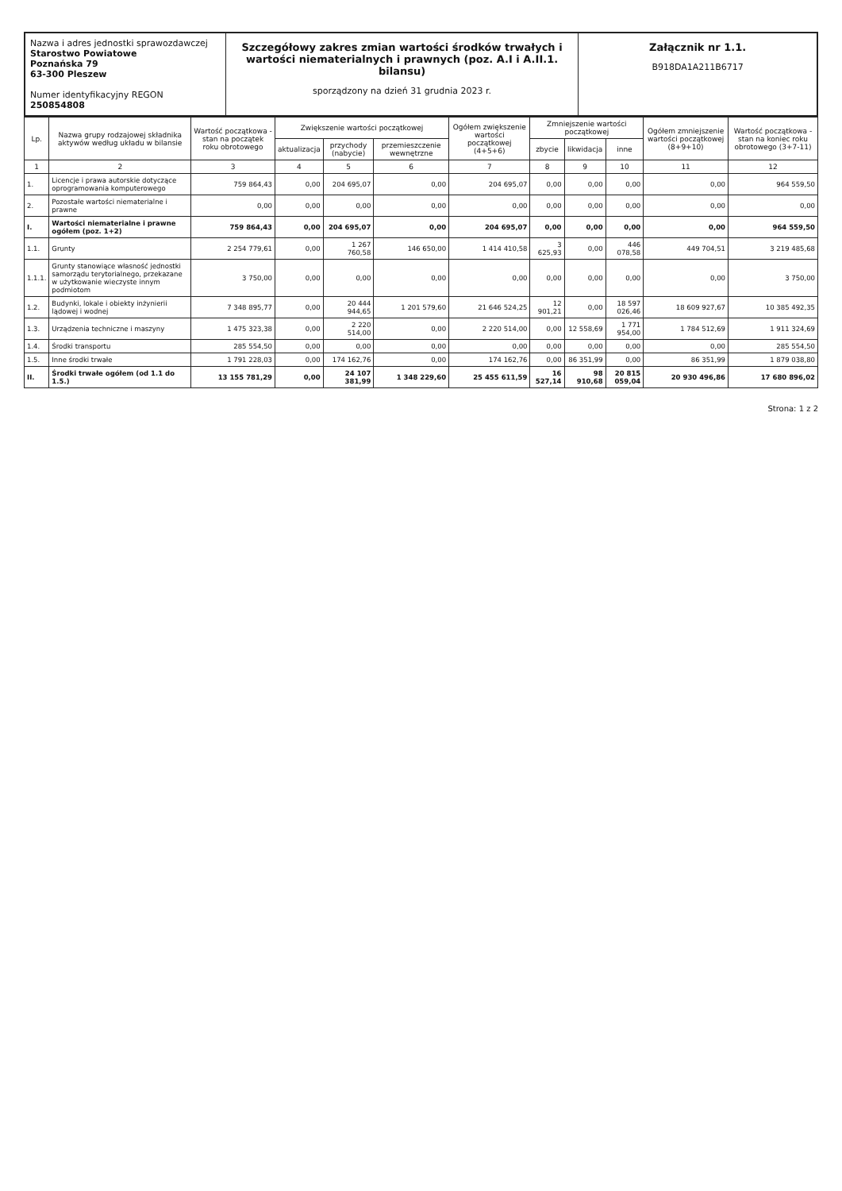Nazwa i adres jednostki sprawozdawczej
Starostwo Powiatowe
Poznańska 79
63-300 Pleszew
Numer identyfikacyjny REGON
250854808
Szczegółowy zakres zmian wartości środków trwałych i wartości niematerialnych i prawnych (poz. A.I i A.II.1. bilansu)
sporządzony na dzień 31 grudnia 2023 r.
Załącznik nr 1.1.
B918DA1A211B6717
| Lp. | Nazwa grupy rodzajowej składnika aktywów według układu w bilansie | Wartość początkowa - stan na początek roku obrotowego | Zwiększenie wartości początkowej | | | Ogółem zwiększenie wartości początkowej (4+5+6) | Zmniejszenie wartości początkowej | | | Ogółem zmniejszenie wartości początkowej (8+9+10) | Wartość początkowa - stan na koniec roku obrotowego (3+7-11) |
| --- | --- | --- | --- | --- | --- | --- | --- | --- | --- | --- | --- |
| | | | aktualizacja | przychody (nabycie) | przemieszczenie wewnętrzne | | zbycie | likwidacja | inne | | |
| 1 | 2 | 3 | 4 | 5 | 6 | 7 | 8 | 9 | 10 | 11 | 12 |
| 1. | Licencje i prawa autorskie dotyczące oprogramowania komputerowego | 759 864,43 | 0,00 | 204 695,07 | 0,00 | 204 695,07 | 0,00 | 0,00 | 0,00 | 0,00 | 964 559,50 |
| 2. | Pozostałe wartości niematerialne i prawne | 0,00 | 0,00 | 0,00 | 0,00 | 0,00 | 0,00 | 0,00 | 0,00 | 0,00 | 0,00 |
| I. | Wartości niematerialne i prawne ogółem (poz. 1+2) | 759 864,43 | 0,00 | 204 695,07 | 0,00 | 204 695,07 | 0,00 | 0,00 | 0,00 | 0,00 | 964 559,50 |
| 1.1. | Grunty | 2 254 779,61 | 0,00 | 1 267 760,58 | 146 650,00 | 1 414 410,58 | 3 625,93 | 0,00 | 446 078,58 | 449 704,51 | 3 219 485,68 |
| 1.1.1. | Grunty stanowiące własność jednostki samorządu terytorialnego, przekazane w użytkowanie wieczyste innym podmiotom | 3 750,00 | 0,00 | 0,00 | 0,00 | 0,00 | 0,00 | 0,00 | 0,00 | 0,00 | 3 750,00 |
| 1.2. | Budynki, lokale i obiekty inżynierii lądowej i wodnej | 7 348 895,77 | 0,00 | 20 444 944,65 | 1 201 579,60 | 21 646 524,25 | 12 901,21 | 0,00 | 18 597 026,46 | 18 609 927,67 | 10 385 492,35 |
| 1.3. | Urządzenia techniczne i maszyny | 1 475 323,38 | 0,00 | 2 220 514,00 | 0,00 | 2 220 514,00 | 0,00 | 12 558,69 | 1 771 954,00 | 1 784 512,69 | 1 911 324,69 |
| 1.4. | Środki transportu | 285 554,50 | 0,00 | 0,00 | 0,00 | 0,00 | 0,00 | 0,00 | 0,00 | 0,00 | 285 554,50 |
| 1.5. | Inne środki trwałe | 1 791 228,03 | 0,00 | 174 162,76 | 0,00 | 174 162,76 | 0,00 | 86 351,99 | 0,00 | 86 351,99 | 1 879 038,80 |
| II. | Środki trwałe ogółem (od 1.1 do 1.5.) | 13 155 781,29 | 0,00 | 24 107 381,99 | 1 348 229,60 | 25 455 611,59 | 16 527,14 | 98 910,68 | 20 815 059,04 | 20 930 496,86 | 17 680 896,02 |
Strona: 1 z 2